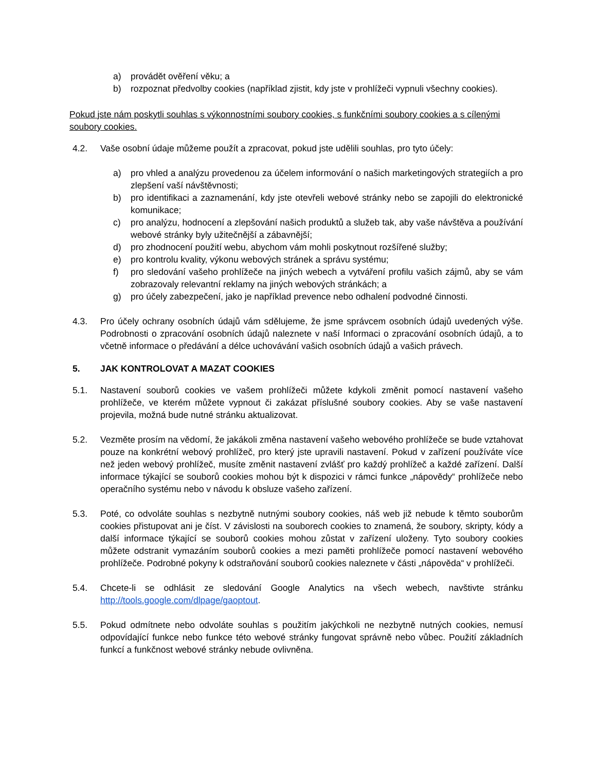a) provádět ověření věku; a
b) rozpoznat předvolby cookies (například zjistit, kdy jste v prohlížeči vypnuli všechny cookies).
Pokud jste nám poskytli souhlas s výkonnostními soubory cookies, s funkčními soubory cookies a s cílenými soubory cookies.
4.2. Vaše osobní údaje můžeme použít a zpracovat, pokud jste udělili souhlas, pro tyto účely:
a) pro vhled a analýzu provedenou za účelem informování o našich marketingových strategiích a pro zlepšení vaší návštěvnosti;
b) pro identifikaci a zaznamenání, kdy jste otevřeli webové stránky nebo se zapojili do elektronické komunikace;
c) pro analýzu, hodnocení a zlepšování našich produktů a služeb tak, aby vaše návštěva a používání webové stránky byly užitečnější a zábavnější;
d) pro zhodnocení použití webu, abychom vám mohli poskytnout rozšířené služby;
e) pro kontrolu kvality, výkonu webových stránek a správu systému;
f) pro sledování vašeho prohlížeče na jiných webech a vytváření profilu vašich zájmů, aby se vám zobrazovaly relevantní reklamy na jiných webových stránkách; a
g) pro účely zabezpečení, jako je například prevence nebo odhalení podvodné činnosti.
4.3. Pro účely ochrany osobních údajů vám sdělujeme, že jsme správcem osobních údajů uvedených výše. Podrobnosti o zpracování osobních údajů naleznete v naší Informaci o zpracování osobních údajů, a to včetně informace o předávání a délce uchovávání vašich osobních údajů a vašich právech.
5. JAK KONTROLOVAT A MAZAT COOKIES
5.1. Nastavení souborů cookies ve vašem prohlížeči můžete kdykoli změnit pomocí nastavení vašeho prohlížeče, ve kterém můžete vypnout či zakázat příslušné soubory cookies. Aby se vaše nastavení projevila, možná bude nutné stránku aktualizovat.
5.2. Vezměte prosím na vědomí, že jakákoli změna nastavení vašeho webového prohlížeče se bude vztahovat pouze na konkrétní webový prohlížeč, pro který jste upravili nastavení. Pokud v zařízení používáte více než jeden webový prohlížeč, musíte změnit nastavení zvlášť pro každý prohlížeč a každé zařízení. Další informace týkající se souborů cookies mohou být k dispozici v rámci funkce „nápovědy“ prohlížeče nebo operačního systému nebo v návodu k obsluze vašeho zařízení.
5.3. Poté, co odvoláte souhlas s nezbytně nutnými soubory cookies, náš web již nebude k těmto souborům cookies přistupovat ani je číst. V závislosti na souborech cookies to znamená, že soubory, skripty, kódy a další informace týkající se souborů cookies mohou zůstat v zařízení uloženy. Tyto soubory cookies můžete odstranit vymazáním souborů cookies a mezi paměti prohlížeče pomocí nastavení webového prohlížeče. Podrobné pokyny k odstraňování souborů cookies naleznete v části „nápověda“ v prohlížeči.
5.4. Chcete-li se odhlásit ze sledování Google Analytics na všech webech, navštivte stránku http://tools.google.com/dlpage/gaoptout.
5.5. Pokud odmítnete nebo odvoláte souhlas s použitím jakýchkoli ne nezbytně nutných cookies, nemusí odpovídající funkce nebo funkce této webové stránky fungovat správně nebo vůbec. Použití základních funkcí a funkčnost webové stránky nebude ovlivněna.